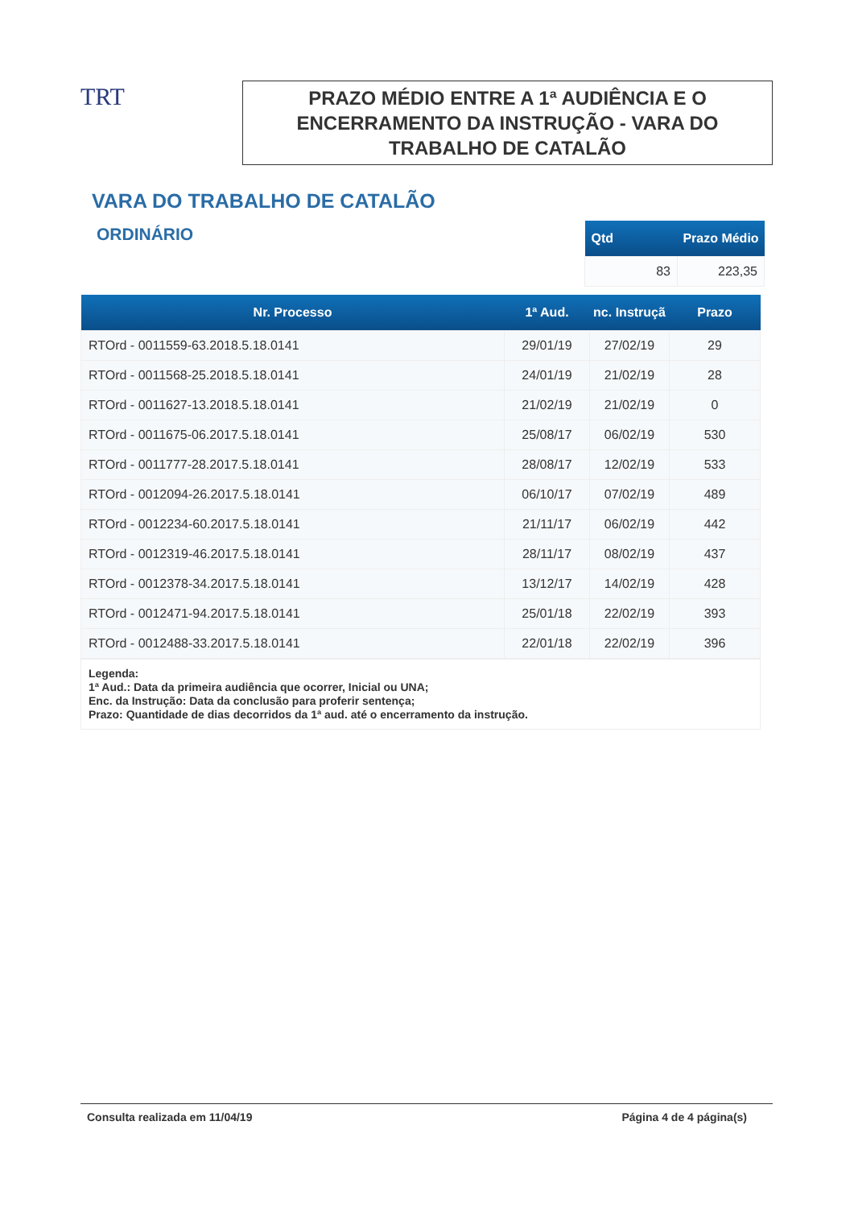TRT
PRAZO MÉDIO ENTRE A 1ª AUDIÊNCIA E O
ENCERRAMENTO DA INSTRUÇÃO - VARA DO
TRABALHO DE CATALÃO
VARA DO TRABALHO DE CATALÃO
ORDINÁRIO
| Qtd | Prazo Médio |
| --- | --- |
| 83 | 223,35 |
| Nr. Processo | 1ª Aud. | nc. Instruçã | Prazo |
| --- | --- | --- | --- |
| RTOrd - 0011559-63.2018.5.18.0141 | 29/01/19 | 27/02/19 | 29 |
| RTOrd - 0011568-25.2018.5.18.0141 | 24/01/19 | 21/02/19 | 28 |
| RTOrd - 0011627-13.2018.5.18.0141 | 21/02/19 | 21/02/19 | 0 |
| RTOrd - 0011675-06.2017.5.18.0141 | 25/08/17 | 06/02/19 | 530 |
| RTOrd - 0011777-28.2017.5.18.0141 | 28/08/17 | 12/02/19 | 533 |
| RTOrd - 0012094-26.2017.5.18.0141 | 06/10/17 | 07/02/19 | 489 |
| RTOrd - 0012234-60.2017.5.18.0141 | 21/11/17 | 06/02/19 | 442 |
| RTOrd - 0012319-46.2017.5.18.0141 | 28/11/17 | 08/02/19 | 437 |
| RTOrd - 0012378-34.2017.5.18.0141 | 13/12/17 | 14/02/19 | 428 |
| RTOrd - 0012471-94.2017.5.18.0141 | 25/01/18 | 22/02/19 | 393 |
| RTOrd - 0012488-33.2017.5.18.0141 | 22/01/18 | 22/02/19 | 396 |
Legenda:
1ª Aud.: Data da primeira audiência que ocorrer, Inicial ou UNA;
Enc. da Instrução: Data da conclusão para proferir sentença;
Prazo: Quantidade de dias decorridos da 1ª aud. até o encerramento da instrução.
Consulta realizada em 11/04/19 Página 4 de 4 página(s)